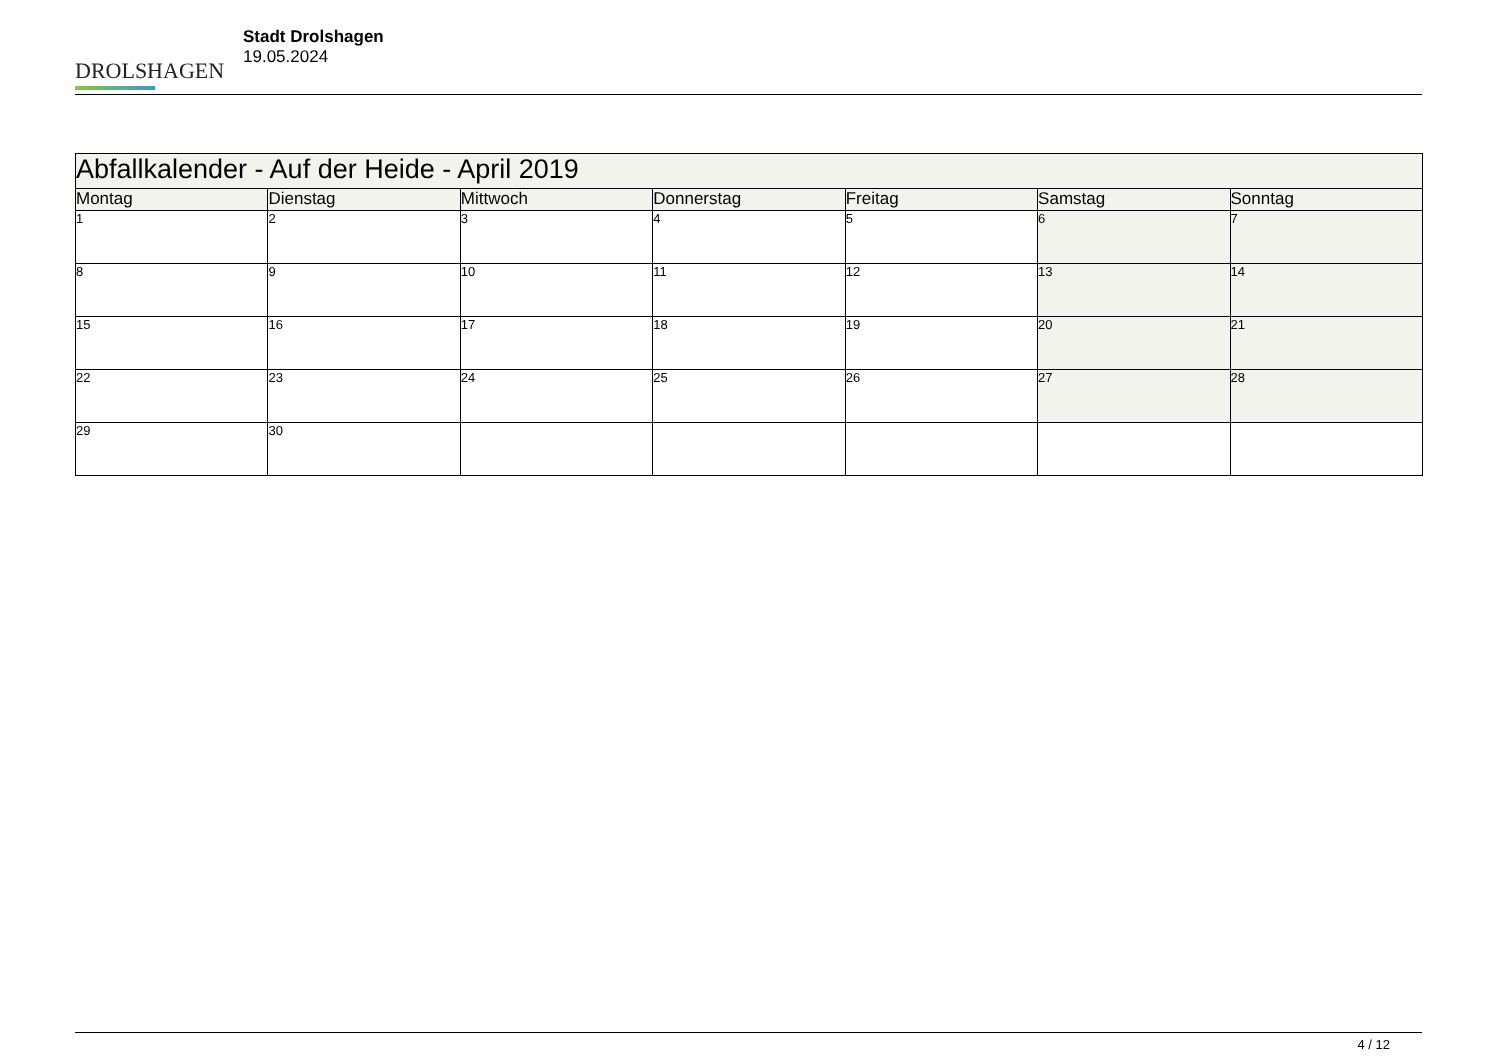DROLSHAGEN
Stadt Drolshagen
19.05.2024
| Abfallkalender - Auf der Heide - April 2019 | | | | | | |
| Montag | Dienstag | Mittwoch | Donnerstag | Freitag | Samstag | Sonntag |
| 1 | 2 | 3 | 4 | 5 | 6 | 7 |
| 8 | 9 | 10 | 11 | 12 | 13 | 14 |
| 15 | 16 | 17 | 18 | 19 | 20 | 21 |
| 22 | 23 | 24 | 25 | 26 | 27 | 28 |
| 29 | 30 | | | | | |
4 / 12